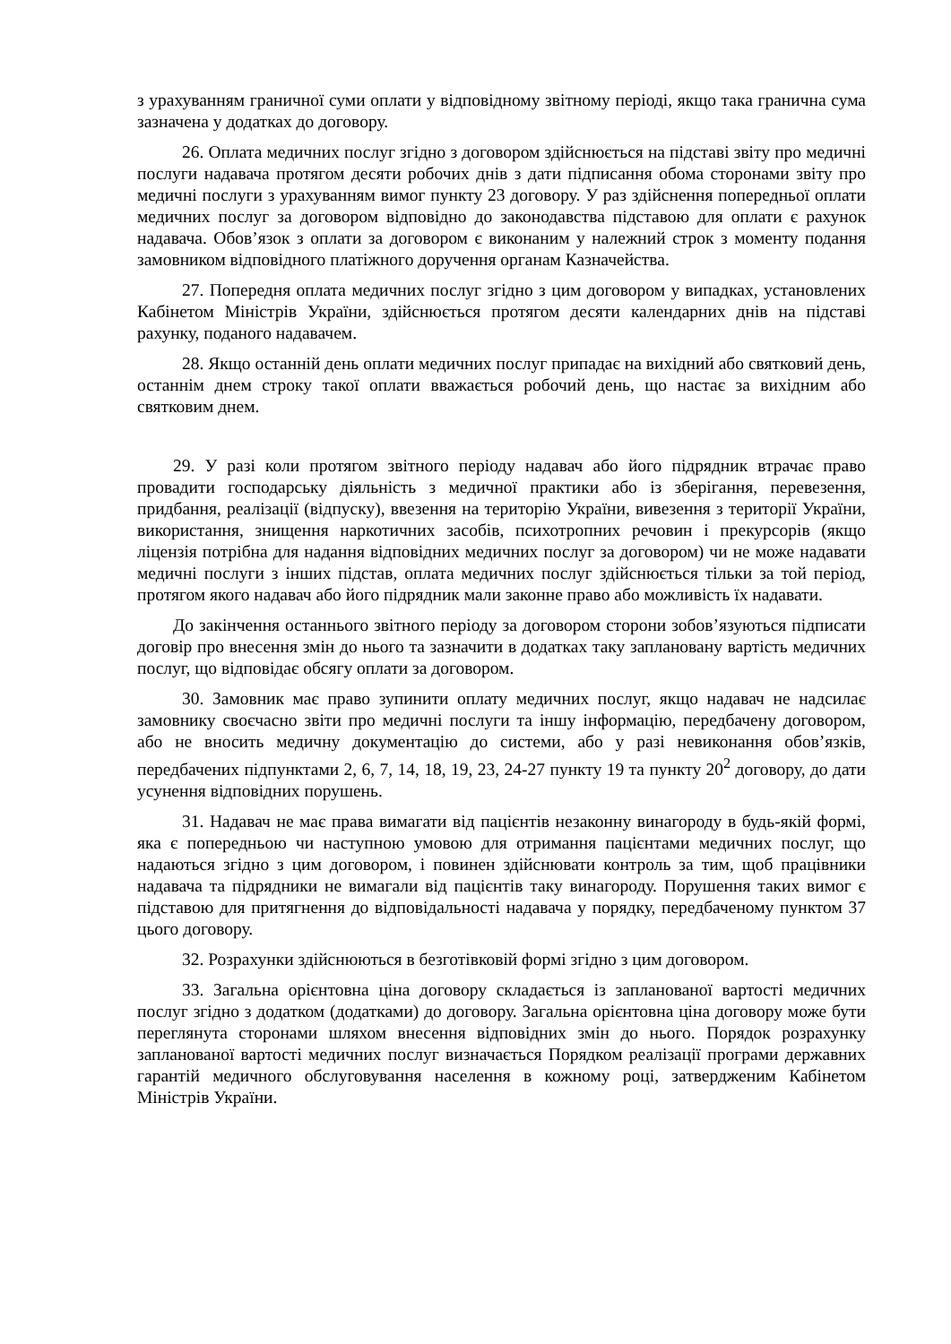з урахуванням граничної суми оплати у відповідному звітному періоді, якщо така гранична сума зазначена у додатках до договору.
26. Оплата медичних послуг згідно з договором здійснюється на підставі звіту про медичні послуги надавача протягом десяти робочих днів з дати підписання обома сторонами звіту про медичні послуги з урахуванням вимог пункту 23 договору. У раз здійснення попередньої оплати медичних послуг за договором відповідно до законодавства підставою для оплати є рахунок надавача. Обов’язок з оплати за договором є виконаним у належний строк з моменту подання замовником відповідного платіжного доручення органам Казначейства.
27. Попередня оплата медичних послуг згідно з цим договором у випадках, установлених Кабінетом Міністрів України, здійснюється протягом десяти календарних днів на підставі рахунку, поданого надавачем.
28. Якщо останній день оплати медичних послуг припадає на вихідний або святковий день, останнім днем строку такої оплати вважається робочий день, що настає за вихідним або святковим днем.
29. У разі коли протягом звітного періоду надавач або його підрядник втрачає право провадити господарську діяльність з медичної практики або із зберігання, перевезення, придбання, реалізації (відпуску), ввезення на територію України, вивезення з території України, використання, знищення наркотичних засобів, психотропних речовин і прекурсорів (якщо ліцензія потрібна для надання відповідних медичних послуг за договором) чи не може надавати медичні послуги з інших підстав, оплата медичних послуг здійснюється тільки за той період, протягом якого надавач або його підрядник мали законне право або можливість їх надавати.
До закінчення останнього звітного періоду за договором сторони зобов’язуються підписати договір про внесення змін до нього та зазначити в додатках таку заплановану вартість медичних послуг, що відповідає обсягу оплати за договором.
30. Замовник має право зупинити оплату медичних послуг, якщо надавач не надсилає замовнику своєчасно звіти про медичні послуги та іншу інформацію, передбачену договором, або не вносить медичну документацію до системи, або у разі невиконання обов’язків, передбачених підпунктами 2, 6, 7, 14, 18, 19, 23, 24-27 пункту 19 та пункту 20<sup>2</sup> договору, до дати усунення відповідних порушень.
31. Надавач не має права вимагати від пацієнтів незаконну винагороду в будь-якій формі, яка є попередньою чи наступною умовою для отримання пацієнтами медичних послуг, що надаються згідно з цим договором, і повинен здійснювати контроль за тим, щоб працівники надавача та підрядники не вимагали від пацієнтів таку винагороду. Порушення таких вимог є підставою для притягнення до відповідальності надавача у порядку, передбаченому пунктом 37 цього договору.
32. Розрахунки здійснюються в безготівковій формі згідно з цим договором.
33. Загальна орієнтовна ціна договору складається із запланованої вартості медичних послуг згідно з додатком (додатками) до договору. Загальна орієнтовна ціна договору може бути переглянута сторонами шляхом внесення відповідних змін до нього. Порядок розрахунку запланованої вартості медичних послуг визначається Порядком реалізації програми державних гарантій медичного обслуговування населення в кожному році, затвердженим Кабінетом Міністрів України.